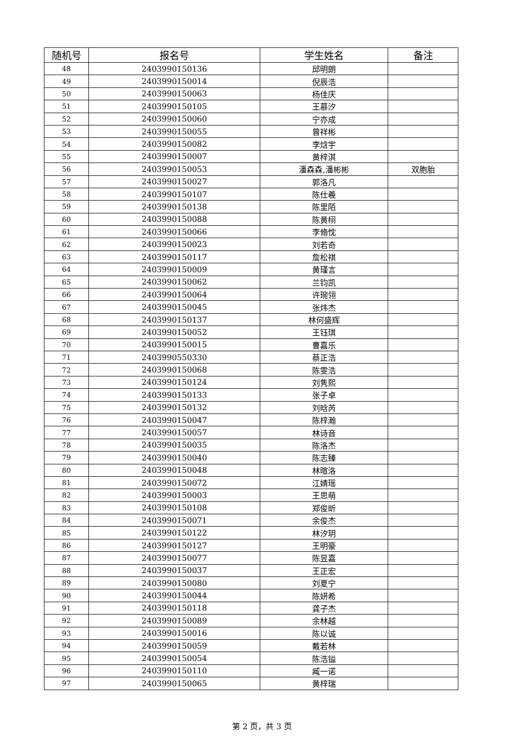| 随机号 | 报名号 | 学生姓名 | 备注 |
| --- | --- | --- | --- |
| 48 | 2403990150136 | 邱明朗 | |
| 49 | 2403990150014 | 倪辰浩 | |
| 50 | 2403990150063 | 杨佳庆 | |
| 51 | 2403990150105 | 王慕汐 | |
| 52 | 2403990150060 | 宁亦成 | |
| 53 | 2403990150055 | 曾祥彬 | |
| 54 | 2403990150082 | 李焓宇 | |
| 55 | 2403990150007 | 黄梓淇 | |
| 56 | 2403990150053 | 潘森森,潘彬彬 | 双胞胎 |
| 57 | 2403990150027 | 郭洛凡 | |
| 58 | 2403990150107 | 陈仕羲 | |
| 59 | 2403990150138 | 陈里陌 | |
| 60 | 2403990150088 | 陈黄栩 | |
| 61 | 2403990150066 | 李翛忱 | |
| 62 | 2403990150023 | 刘若奇 | |
| 63 | 2403990150117 | 詹松祺 | |
| 64 | 2403990150009 | 黄瑾言 | |
| 65 | 2403990150062 | 兰钧凯 | |
| 66 | 2403990150064 | 许琬翎 | |
| 67 | 2403990150045 | 张炜杰 | |
| 68 | 2403990150137 | 林何盛辉 | |
| 69 | 2403990150052 | 王钰琪 | |
| 70 | 2403990150015 | 曹嘉乐 | |
| 71 | 2403990550330 | 蔡正浩 | |
| 72 | 2403990150068 | 陈雯浩 | |
| 73 | 2403990150124 | 刘隽熙 | |
| 74 | 2403990150133 | 张子卓 | |
| 75 | 2403990150132 | 刘晗芮 | |
| 76 | 2403990150047 | 陈梓瀚 | |
| 77 | 2403990150057 | 林诗音 | |
| 78 | 2403990150035 | 陈洛杰 | |
| 79 | 2403990150040 | 陈志臻 | |
| 80 | 2403990150048 | 林暄洛 | |
| 81 | 2403990150072 | 江婧瑶 | |
| 82 | 2403990150003 | 王思萌 | |
| 83 | 2403990150108 | 郑俊昕 | |
| 84 | 2403990150071 | 余俊杰 | |
| 85 | 2403990150122 | 林汐玥 | |
| 86 | 2403990150127 | 王明豪 | |
| 87 | 2403990150077 | 陈昱嘉 | |
| 88 | 2403990150037 | 王正宏 | |
| 89 | 2403990150080 | 刘夏宁 | |
| 90 | 2403990150044 | 陈妍希 | |
| 91 | 2403990150118 | 龚子杰 | |
| 92 | 2403990150089 | 余林越 | |
| 93 | 2403990150016 | 陈以诚 | |
| 94 | 2403990150059 | 戴若林 | |
| 95 | 2403990150054 | 陈浩镒 | |
| 96 | 2403990150110 | 臧一诺 | |
| 97 | 2403990150065 | 黄梓瑞 | |
第 2 页，共 3 页